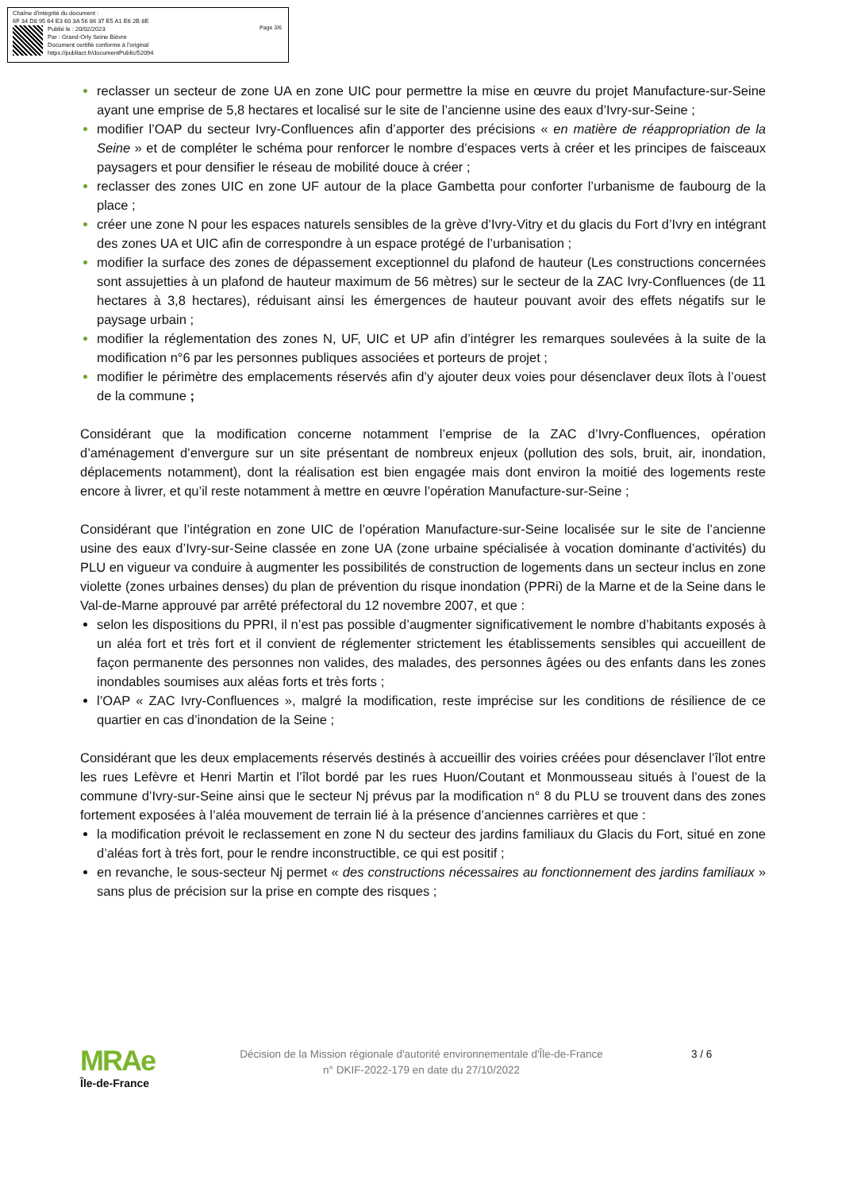Chaîne d'intégrité du document :
6F 34 D8 95 64 E3 60 3A 56 86 37 E5 A1 E6 2B 8E
Publié le : 20/02/2023
Par : Grand-Orly Seine Bièvre
Document certifié conforme à l'original
https://publiact.fr/documentPublic/52094
Page 3/6
reclasser un secteur de zone UA en zone UIC pour permettre la mise en œuvre du projet Manufacture-sur-Seine ayant une emprise de 5,8 hectares et localisé sur le site de l’ancienne usine des eaux d’Ivry-sur-Seine ;
modifier l’OAP du secteur Ivry-Confluences afin d’apporter des précisions « en matière de réappropriation de la Seine » et de compléter le schéma pour renforcer le nombre d’espaces verts à créer et les principes de faisceaux paysagers et pour densifier le réseau de mobilité douce à créer ;
reclasser des zones UIC en zone UF autour de la place Gambetta pour conforter l’urbanisme de faubourg de la place ;
créer une zone N pour les espaces naturels sensibles de la grève d’Ivry-Vitry et du glacis du Fort d’Ivry en intégrant des zones UA et UIC afin de correspondre à un espace protégé de l’urbanisation ;
modifier la surface des zones de dépassement exceptionnel du plafond de hauteur (Les constructions concernées sont assujetties à un plafond de hauteur maximum de 56 mètres) sur le secteur de la ZAC Ivry-Confluences (de 11 hectares à 3,8 hectares), réduisant ainsi les émergences de hauteur pouvant avoir des effets négatifs sur le paysage urbain ;
modifier la réglementation des zones N, UF, UIC et UP afin d’intégrer les remarques soulevées à la suite de la modification n°6 par les personnes publiques associées et porteurs de projet ;
modifier le périmètre des emplacements réservés afin d’y ajouter deux voies pour désenclaver deux îlots à l’ouest de la commune ;
Considérant que la modification concerne notamment l’emprise de la ZAC d’Ivry-Confluences, opération d’aménagement d’envergure sur un site présentant de nombreux enjeux (pollution des sols, bruit, air, inondation, déplacements notamment), dont la réalisation est bien engagée mais dont environ la moitié des logements reste encore à livrer, et qu’il reste notamment à mettre en œuvre l’opération Manufacture-sur-Seine ;
Considérant que l’intégration en zone UIC de l’opération Manufacture-sur-Seine localisée sur le site de l’ancienne usine des eaux d’Ivry-sur-Seine classée en zone UA (zone urbaine spécialisée à vocation dominante d’activités) du PLU en vigueur va conduire à augmenter les possibilités de construction de logements dans un secteur inclus en zone violette (zones urbaines denses) du plan de prévention du risque inondation (PPRi) de la Marne et de la Seine dans le Val-de-Marne approuvé par arrêté préfectoral du 12 novembre 2007, et que :
selon les dispositions du PPRI, il n’est pas possible d’augmenter significativement le nombre d’habitants exposés à un aléa fort et très fort et il convient de réglementer strictement les établissements sensibles qui accueillent de façon permanente des personnes non valides, des malades, des personnes âgées ou des enfants dans les zones inondables soumises aux aléas forts et très forts ;
l’OAP « ZAC Ivry-Confluences », malgré la modification, reste imprécise sur les conditions de résilience de ce quartier en cas d’inondation de la Seine ;
Considérant que les deux emplacements réservés destinés à accueillir des voiries créées pour désenclaver l’îlot entre les rues Lefèvre et Henri Martin et l’îlot bordé par les rues Huon/Coutant et Monmousseau situés à l’ouest de la commune d’Ivry-sur-Seine ainsi que le secteur Nj prévus par la modification n° 8 du PLU se trouvent dans des zones fortement exposées à l’aléa mouvement de terrain lié à la présence d’anciennes carrières et que :
la modification prévoit le reclassement en zone N du secteur des jardins familiaux du Glacis du Fort, situé en zone d’aléas fort à très fort, pour le rendre inconstructible, ce qui est positif ;
en revanche, le sous-secteur Nj permet « des constructions nécessaires au fonctionnement des jardins familiaux » sans plus de précision sur la prise en compte des risques ;
MRAe
Île-de-France
Décision de la Mission régionale d'autorité environnementale d'Île-de-France
n° DKIF-2022-179 en date du 27/10/2022
3 / 6